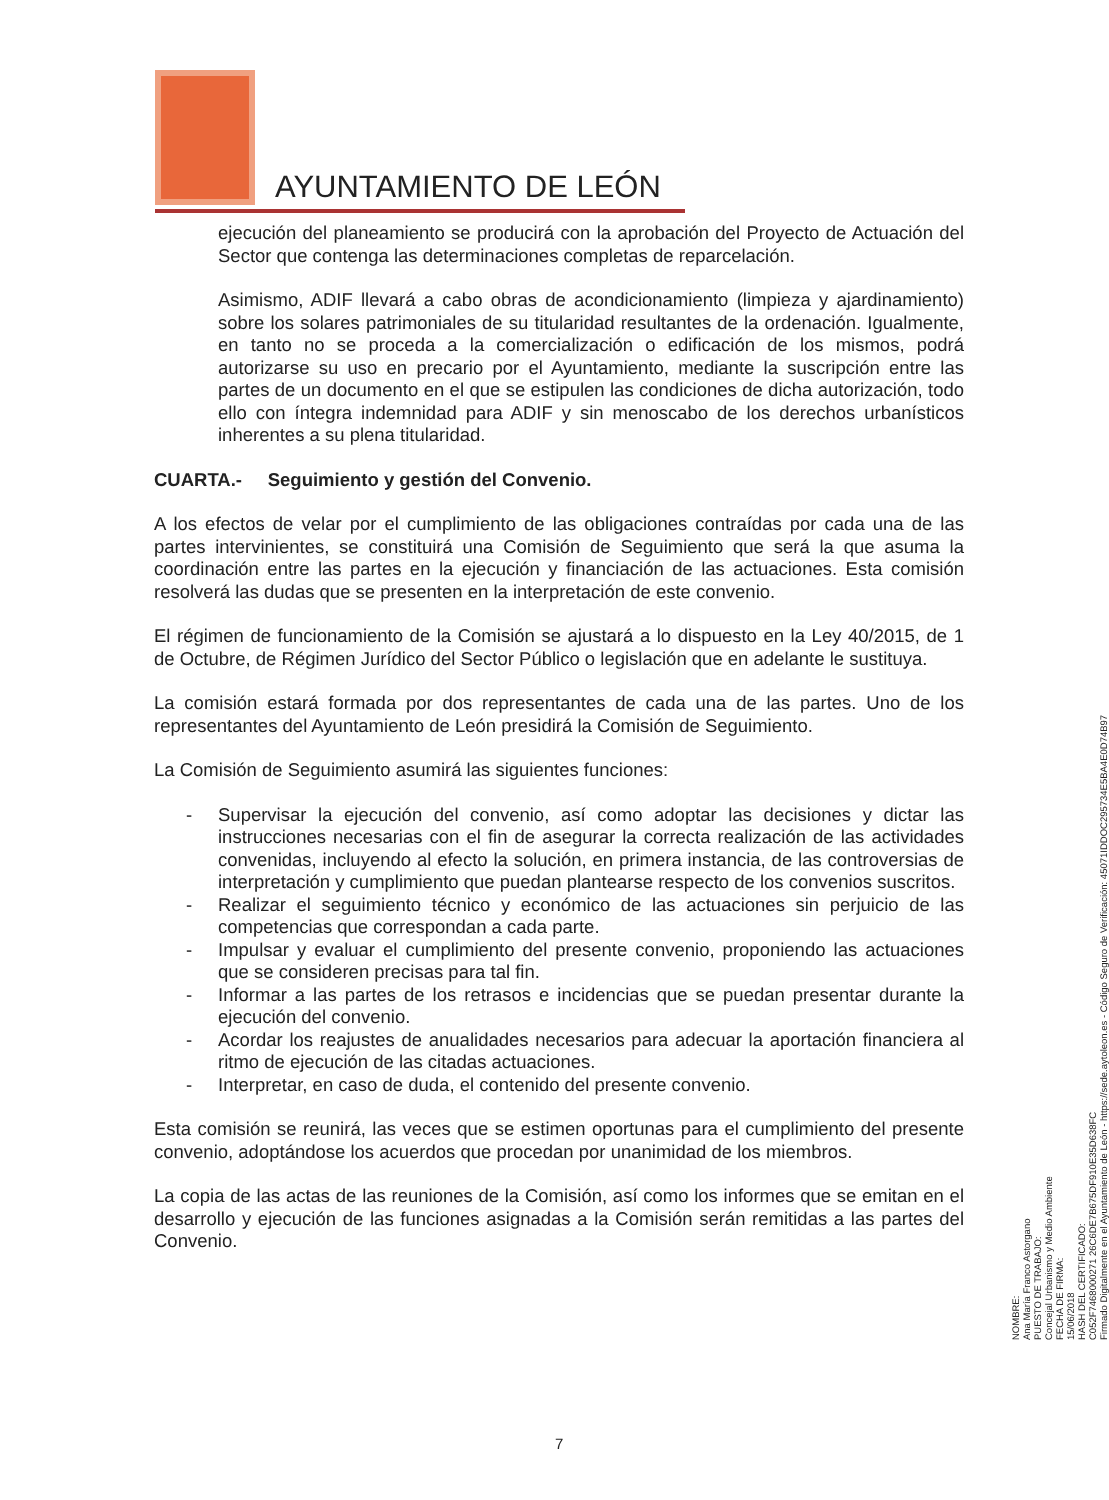AYUNTAMIENTO DE LEÓN
ejecución del planeamiento se producirá con la aprobación del Proyecto de Actuación del Sector que contenga las determinaciones completas de reparcelación.
Asimismo, ADIF llevará a cabo obras de acondicionamiento (limpieza y ajardinamiento) sobre los solares patrimoniales de su titularidad resultantes de la ordenación. Igualmente, en tanto no se proceda a la comercialización o edificación de los mismos, podrá autorizarse su uso en precario por el Ayuntamiento, mediante la suscripción entre las partes de un documento en el que se estipulen las condiciones de dicha autorización, todo ello con íntegra indemnidad para ADIF y sin menoscabo de los derechos urbanísticos inherentes a su plena titularidad.
CUARTA.- Seguimiento y gestión del Convenio.
A los efectos de velar por el cumplimiento de las obligaciones contraídas por cada una de las partes intervinientes, se constituirá una Comisión de Seguimiento que será la que asuma la coordinación entre las partes en la ejecución y financiación de las actuaciones. Esta comisión resolverá las dudas que se presenten en la interpretación de este convenio.
El régimen de funcionamiento de la Comisión se ajustará a lo dispuesto en la Ley 40/2015, de 1 de Octubre, de Régimen Jurídico del Sector Público o legislación que en adelante le sustituya.
La comisión estará formada por dos representantes de cada una de las partes. Uno de los representantes del Ayuntamiento de León presidirá la Comisión de Seguimiento.
La Comisión de Seguimiento asumirá las siguientes funciones:
- Supervisar la ejecución del convenio, así como adoptar las decisiones y dictar las instrucciones necesarias con el fin de asegurar la correcta realización de las actividades convenidas, incluyendo al efecto la solución, en primera instancia, de las controversias de interpretación y cumplimiento que puedan plantearse respecto de los convenios suscritos.
- Realizar el seguimiento técnico y económico de las actuaciones sin perjuicio de las competencias que correspondan a cada parte.
- Impulsar y evaluar el cumplimiento del presente convenio, proponiendo las actuaciones que se consideren precisas para tal fin.
- Informar a las partes de los retrasos e incidencias que se puedan presentar durante la ejecución del convenio.
- Acordar los reajustes de anualidades necesarios para adecuar la aportación financiera al ritmo de ejecución de las citadas actuaciones.
- Interpretar, en caso de duda, el contenido del presente convenio.
Esta comisión se reunirá, las veces que se estimen oportunas para el cumplimiento del presente convenio, adoptándose los acuerdos que procedan por unanimidad de los miembros.
La copia de las actas de las reuniones de la Comisión, así como los informes que se emitan en el desarrollo y ejecución de las funciones asignadas a la Comisión serán remitidas a las partes del Convenio.
NOMBRE:
Ana María Franco Astorgano
PUESTO DE TRABAJO:
Concejal Urbanismo y Medio Ambiente
FECHA DE FIRMA:
15/06/2018
HASH DEL CERTIFICADO:
C052F7468000271 26C6DE7B675DF910E35D638FC
Firmado Digitalmente en el Ayuntamiento de León - https://sede.aytoleon.es - Código Seguro de Verificación: 45071IDDOC295734E5BA4E0D74B97
7